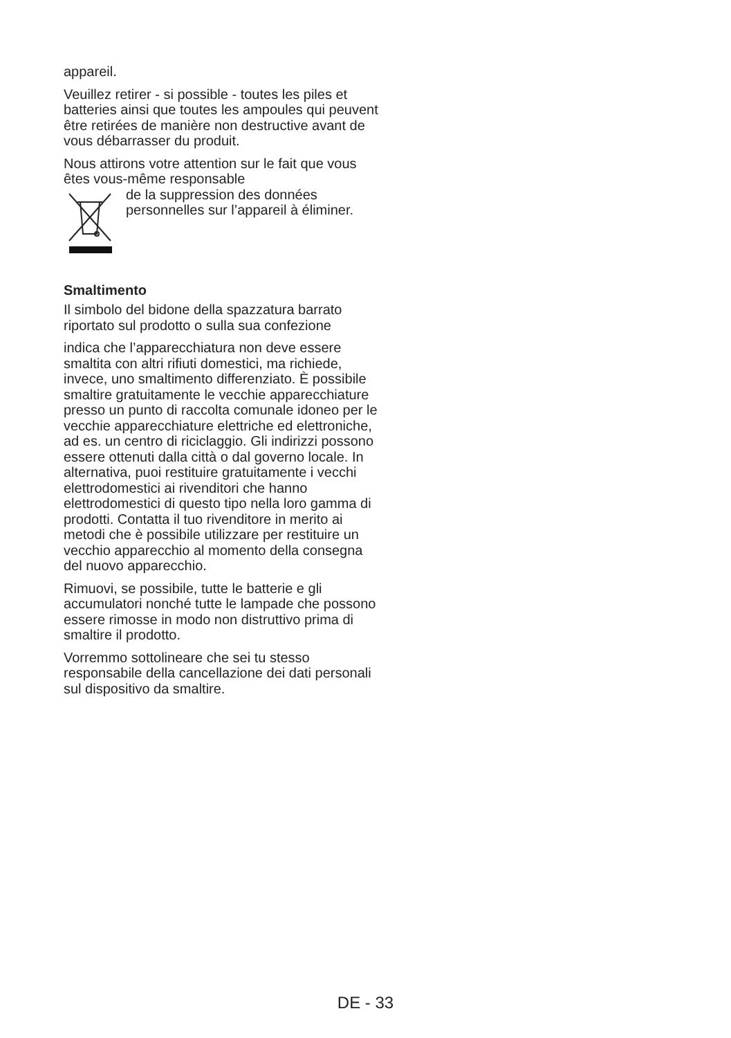appareil.
Veuillez retirer - si possible - toutes les piles et batteries ainsi que toutes les ampoules qui peuvent être retirées de manière non destructive avant de vous débarrasser du produit.
Nous attirons votre attention sur le fait que vous êtes vous-même responsable
de la suppression des données personnelles sur l’appareil à éliminer.
Smaltimento
Il simbolo del bidone della spazzatura barrato riportato sul prodotto o sulla sua confezione
indica che l’apparecchiatura non deve essere smaltita con altri rifiuti domestici, ma richiede, invece, uno smaltimento differenziato. È possibile smaltire gratuitamente le vecchie apparecchiature presso un punto di raccolta comunale idoneo per le vecchie apparecchiature elettriche ed elettroniche, ad es. un centro di riciclaggio. Gli indirizzi possono essere ottenuti dalla città o dal governo locale. In alternativa, puoi restituire gratuitamente i vecchi elettrodomestici ai rivenditori che hanno elettrodomestici di questo tipo nella loro gamma di prodotti. Contatta il tuo rivenditore in merito ai metodi che è possibile utilizzare per restituire un vecchio apparecchio al momento della consegna del nuovo apparecchio.
Rimuovi, se possibile, tutte le batterie e gli accumulatori nonché tutte le lampade che possono essere rimosse in modo non distruttivo prima di smaltire il prodotto.
Vorremmo sottolineare che sei tu stesso responsabile della cancellazione dei dati personali sul dispositivo da smaltire.
DE - 33